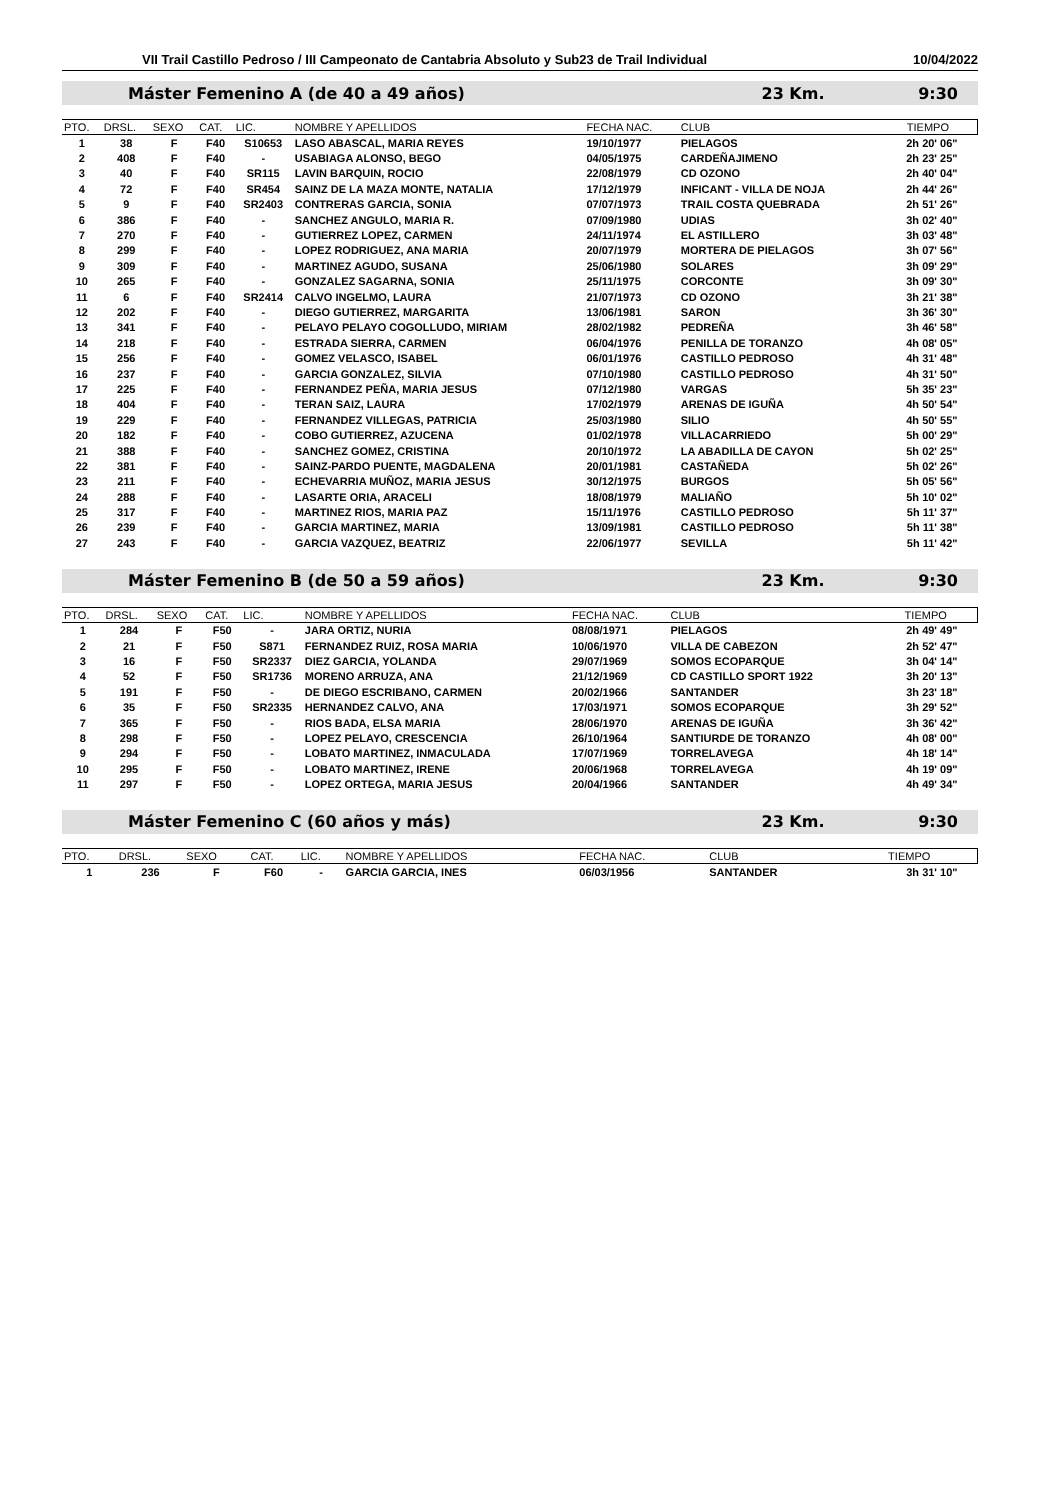VII Trail Castillo Pedroso / III Campeonato de Cantabria Absoluto y Sub23 de Trail Individual 10/04/2022
Máster Femenino A (de 40 a 49 años) 23 Km. 9:30
| PTO. | DRSL. | SEXO | CAT. | LIC. | NOMBRE Y APELLIDOS | FECHA NAC. | CLUB | TIEMPO |
| --- | --- | --- | --- | --- | --- | --- | --- | --- |
| 1 | 38 | F | F40 | S10653 | LASO ABASCAL, MARIA REYES | 19/10/1977 | PIELAGOS | 2h 20' 06" |
| 2 | 408 | F | F40 | - | USABIAGA ALONSO, BEGO | 04/05/1975 | CARDEÑAJIMENO | 2h 23' 25" |
| 3 | 40 | F | F40 | SR115 | LAVIN BARQUIN, ROCIO | 22/08/1979 | CD OZONO | 2h 40' 04" |
| 4 | 72 | F | F40 | SR454 | SAINZ DE LA MAZA MONTE, NATALIA | 17/12/1979 | INFICANT - VILLA DE NOJA | 2h 44' 26" |
| 5 | 9 | F | F40 | SR2403 | CONTRERAS GARCIA, SONIA | 07/07/1973 | TRAIL COSTA QUEBRADA | 2h 51' 26" |
| 6 | 386 | F | F40 | - | SANCHEZ ANGULO, MARIA R. | 07/09/1980 | UDIAS | 3h 02' 40" |
| 7 | 270 | F | F40 | - | GUTIERREZ LOPEZ, CARMEN | 24/11/1974 | EL ASTILLERO | 3h 03' 48" |
| 8 | 299 | F | F40 | - | LOPEZ RODRIGUEZ, ANA MARIA | 20/07/1979 | MORTERA DE PIELAGOS | 3h 07' 56" |
| 9 | 309 | F | F40 | - | MARTINEZ AGUDO, SUSANA | 25/06/1980 | SOLARES | 3h 09' 29" |
| 10 | 265 | F | F40 | - | GONZALEZ SAGARNA, SONIA | 25/11/1975 | CORCONTE | 3h 09' 30" |
| 11 | 6 | F | F40 | SR2414 | CALVO INGELMO, LAURA | 21/07/1973 | CD OZONO | 3h 21' 38" |
| 12 | 202 | F | F40 | - | DIEGO GUTIERREZ, MARGARITA | 13/06/1981 | SARON | 3h 36' 30" |
| 13 | 341 | F | F40 | - | PELAYO PELAYO COGOLLUDO, MIRIAM | 28/02/1982 | PEDREÑA | 3h 46' 58" |
| 14 | 218 | F | F40 | - | ESTRADA SIERRA, CARMEN | 06/04/1976 | PENILLA DE TORANZO | 4h 08' 05" |
| 15 | 256 | F | F40 | - | GOMEZ VELASCO, ISABEL | 06/01/1976 | CASTILLO PEDROSO | 4h 31' 48" |
| 16 | 237 | F | F40 | - | GARCIA GONZALEZ, SILVIA | 07/10/1980 | CASTILLO PEDROSO | 4h 31' 50" |
| 17 | 225 | F | F40 | - | FERNANDEZ PEÑA, MARIA JESUS | 07/12/1980 | VARGAS | 5h 35' 23" |
| 18 | 404 | F | F40 | - | TERAN SAIZ, LAURA | 17/02/1979 | ARENAS DE IGUÑA | 4h 50' 54" |
| 19 | 229 | F | F40 | - | FERNANDEZ VILLEGAS, PATRICIA | 25/03/1980 | SILIO | 4h 50' 55" |
| 20 | 182 | F | F40 | - | COBO GUTIERREZ, AZUCENA | 01/02/1978 | VILLACARRIEDO | 5h 00' 29" |
| 21 | 388 | F | F40 | - | SANCHEZ GOMEZ, CRISTINA | 20/10/1972 | LA ABADILLA DE CAYON | 5h 02' 25" |
| 22 | 381 | F | F40 | - | SAINZ-PARDO PUENTE, MAGDALENA | 20/01/1981 | CASTAÑEDA | 5h 02' 26" |
| 23 | 211 | F | F40 | - | ECHEVARRIA MUÑOZ, MARIA JESUS | 30/12/1975 | BURGOS | 5h 05' 56" |
| 24 | 288 | F | F40 | - | LASARTE ORIA, ARACELI | 18/08/1979 | MALIAÑO | 5h 10' 02" |
| 25 | 317 | F | F40 | - | MARTINEZ RIOS, MARIA PAZ | 15/11/1976 | CASTILLO PEDROSO | 5h 11' 37" |
| 26 | 239 | F | F40 | - | GARCIA MARTINEZ, MARIA | 13/09/1981 | CASTILLO PEDROSO | 5h 11' 38" |
| 27 | 243 | F | F40 | - | GARCIA VAZQUEZ, BEATRIZ | 22/06/1977 | SEVILLA | 5h 11' 42" |
Máster Femenino B (de 50 a 59 años) 23 Km. 9:30
| PTO. | DRSL. | SEXO | CAT. | LIC. | NOMBRE Y APELLIDOS | FECHA NAC. | CLUB | TIEMPO |
| --- | --- | --- | --- | --- | --- | --- | --- | --- |
| 1 | 284 | F | F50 | - | JARA ORTIZ, NURIA | 08/08/1971 | PIELAGOS | 2h 49' 49" |
| 2 | 21 | F | F50 | S871 | FERNANDEZ RUIZ, ROSA MARIA | 10/06/1970 | VILLA DE CABEZON | 2h 52' 47" |
| 3 | 16 | F | F50 | SR2337 | DIEZ GARCIA, YOLANDA | 29/07/1969 | SOMOS ECOPARQUE | 3h 04' 14" |
| 4 | 52 | F | F50 | SR1736 | MORENO ARRUZA, ANA | 21/12/1969 | CD CASTILLO SPORT 1922 | 3h 20' 13" |
| 5 | 191 | F | F50 | - | DE DIEGO ESCRIBANO, CARMEN | 20/02/1966 | SANTANDER | 3h 23' 18" |
| 6 | 35 | F | F50 | SR2335 | HERNANDEZ CALVO, ANA | 17/03/1971 | SOMOS ECOPARQUE | 3h 29' 52" |
| 7 | 365 | F | F50 | - | RIOS BADA, ELSA MARIA | 28/06/1970 | ARENAS DE IGUÑA | 3h 36' 42" |
| 8 | 298 | F | F50 | - | LOPEZ PELAYO, CRESCENCIA | 26/10/1964 | SANTIURDE DE TORANZO | 4h 08' 00" |
| 9 | 294 | F | F50 | - | LOBATO MARTINEZ, INMACULADA | 17/07/1969 | TORRELAVEGA | 4h 18' 14" |
| 10 | 295 | F | F50 | - | LOBATO MARTINEZ, IRENE | 20/06/1968 | TORRELAVEGA | 4h 19' 09" |
| 11 | 297 | F | F50 | - | LOPEZ ORTEGA, MARIA JESUS | 20/04/1966 | SANTANDER | 4h 49' 34" |
Máster Femenino C (60 años y más) 23 Km. 9:30
| PTO. | DRSL. | SEXO | CAT. | LIC. | NOMBRE Y APELLIDOS | FECHA NAC. | CLUB | TIEMPO |
| --- | --- | --- | --- | --- | --- | --- | --- | --- |
| 1 | 236 | F | F60 | - | GARCIA GARCIA, INES | 06/03/1956 | SANTANDER | 3h 31' 10" |